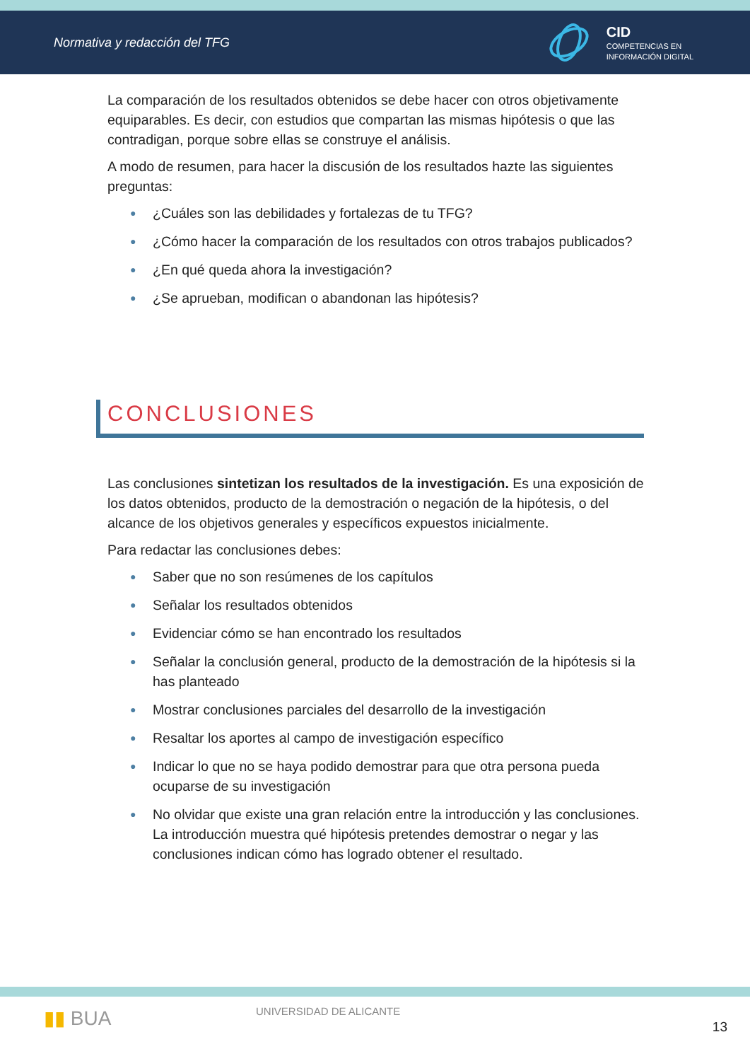Normativa y redacción del TFG
CID
COMPETENCIAS EN
INFORMACIÓN DIGITAL
La comparación de los resultados obtenidos se debe hacer con otros objetivamente equiparables. Es decir, con estudios que compartan las mismas hipótesis o que las contradigan, porque sobre ellas se construye el análisis.
A modo de resumen, para hacer la discusión de los resultados hazte las siguientes preguntas:
● ¿Cuáles son las debilidades y fortalezas de tu TFG?
● ¿Cómo hacer la comparación de los resultados con otros trabajos publicados?
● ¿En qué queda ahora la investigación?
● ¿Se aprueban, modifican o abandonan las hipótesis?
CONCLUSIONES
Las conclusiones sintetizan los resultados de la investigación. Es una exposición de los datos obtenidos, producto de la demostración o negación de la hipótesis, o del alcance de los objetivos generales y específicos expuestos inicialmente.
Para redactar las conclusiones debes:
● Saber que no son resúmenes de los capítulos
● Señalar los resultados obtenidos
● Evidenciar cómo se han encontrado los resultados
● Señalar la conclusión general, producto de la demostración de la hipótesis si la has planteado
● Mostrar conclusiones parciales del desarrollo de la investigación
● Resaltar los aportes al campo de investigación específico
● Indicar lo que no se haya podido demostrar para que otra persona pueda ocuparse de su investigación
● No olvidar que existe una gran relación entre la introducción y las conclusiones. La introducción muestra qué hipótesis pretendes demostrar o negar y las conclusiones indican cómo has logrado obtener el resultado.
▮▮ BUA
UNIVERSIDAD DE ALICANTE
13